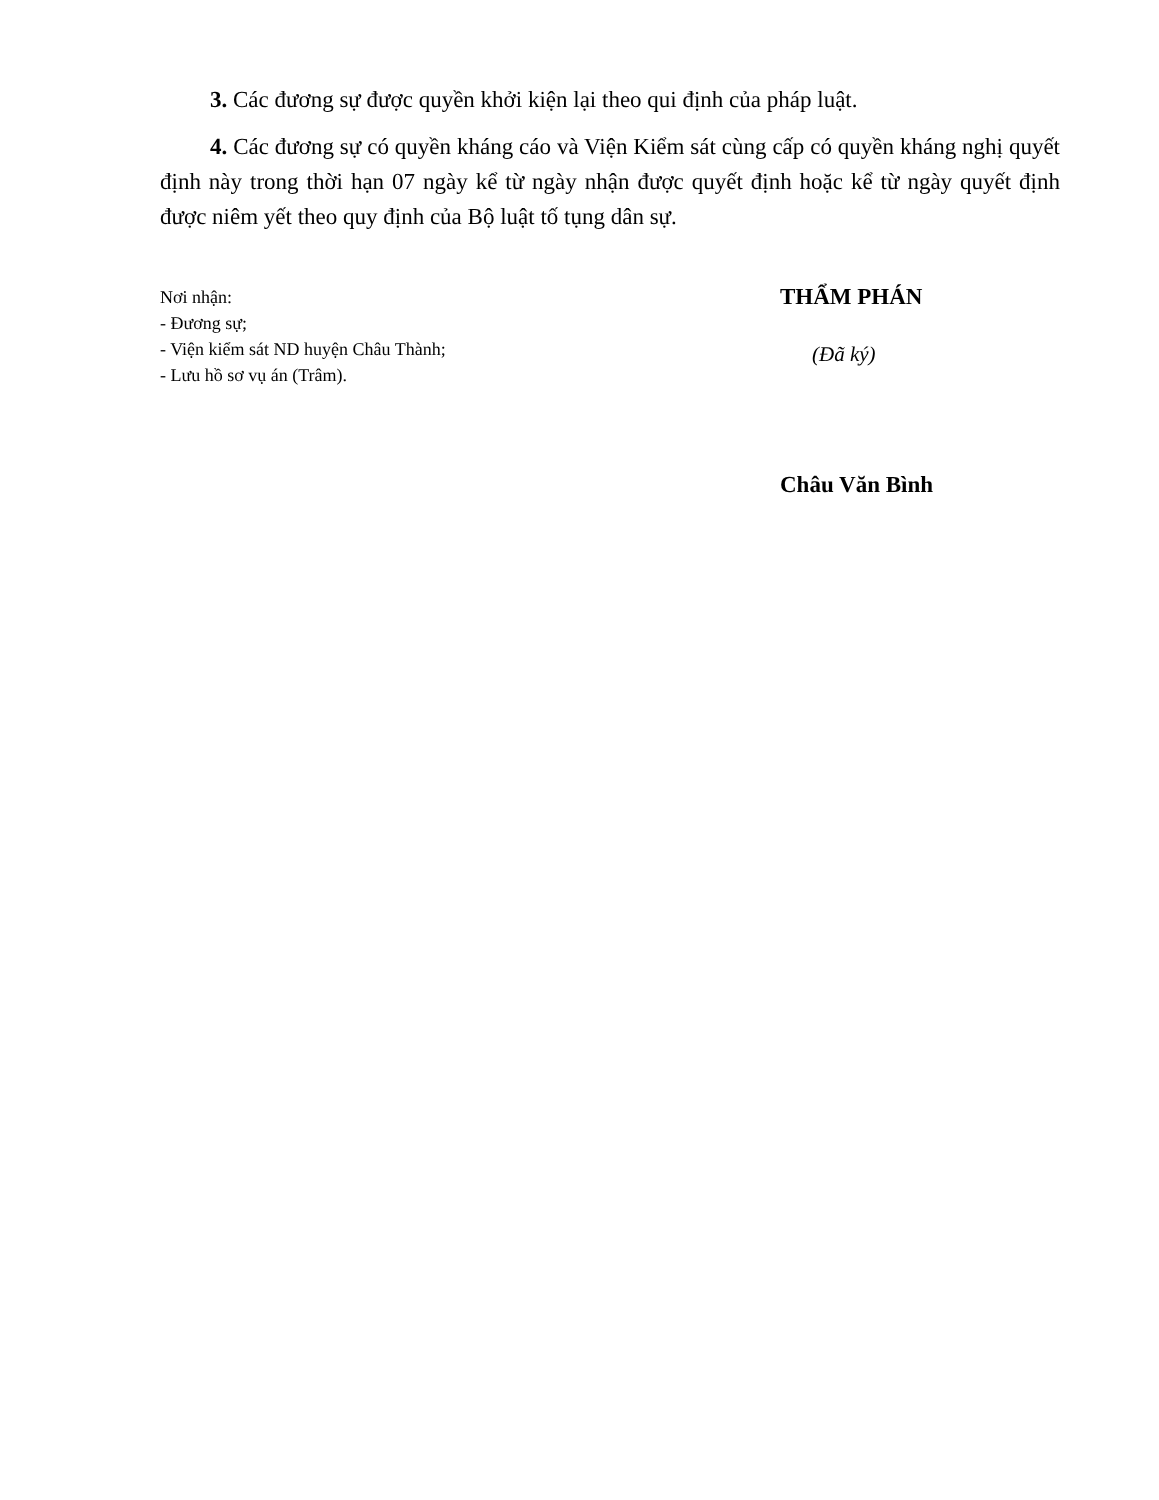3. Các đương sự được quyền khởi kiện lại theo qui định của pháp luật.
4. Các đương sự có quyền kháng cáo và Viện Kiểm sát cùng cấp có quyền kháng nghị quyết định này trong thời hạn 07 ngày kể từ ngày nhận được quyết định hoặc kể từ ngày quyết định được niêm yết theo quy định của Bộ luật tố tụng dân sự.
Nơi nhận:
- Đương sự;
- Viện kiểm sát ND huyện Châu Thành;
- Lưu hồ sơ vụ án (Trâm).
THẨM PHÁN
(Đã ký)
Châu Văn Bình